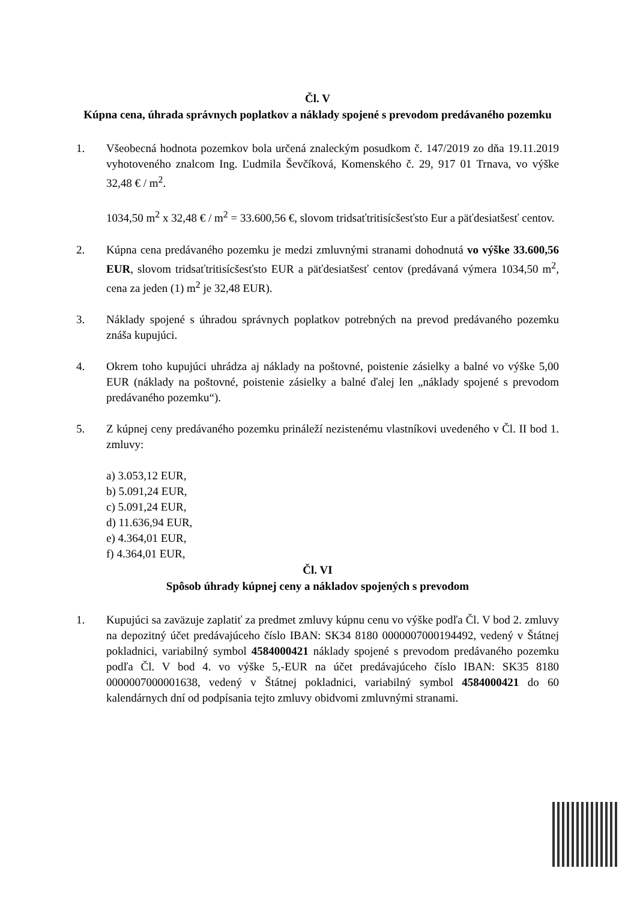Čl. V
Kúpna cena, úhrada správnych poplatkov a náklady spojené s prevodom predávaného pozemku
1. Všeobecná hodnota pozemkov bola určená znaleckým posudkom č. 147/2019 zo dňa 19.11.2019 vyhotoveného znalcom Ing. Ľudmila Ševčíková, Komenského č. 29, 917 01 Trnava, vo výške 32,48 € / m<sup>2</sup>.
1034,50 m<sup>2</sup> x 32,48 € / m<sup>2</sup> = 33.600,56 €, slovom tridsaťtritisícšesťsto Eur a päťdesiatšesť centov.
2. Kúpna cena predávaného pozemku je medzi zmluvnými stranami dohodnutá vo výške 33.600,56 EUR, slovom tridsaťtritisícšesťsto EUR a päťdesiatšesť centov (predávaná výmera 1034,50 m<sup>2</sup>, cena za jeden (1) m<sup>2</sup> je 32,48 EUR).
3. Náklady spojené s úhradou správnych poplatkov potrebných na prevod predávaného pozemku znáša kupujúci.
4. Okrem toho kupujúci uhrádza aj náklady na poštovné, poistenie zásielky a balné vo výške 5,00 EUR (náklady na poštovné, poistenie zásielky a balné ďalej len „náklady spojené s prevodom predávaného pozemku“).
5. Z kúpnej ceny predávaného pozemku prináleží nezistenému vlastníkovi uvedeného v Čl. II bod 1. zmluvy:
a) 3.053,12 EUR,
b) 5.091,24 EUR,
c) 5.091,24 EUR,
d) 11.636,94 EUR,
e) 4.364,01 EUR,
f) 4.364,01 EUR,
Čl. VI
Spôsob úhrady kúpnej ceny a nákladov spojených s prevodom
1. Kupujúci sa zaväzuje zaplatiť za predmet zmluvy kúpnu cenu vo výške podľa Čl. V bod 2. zmluvy na depozitný účet predávajúceho číslo IBAN: SK34 8180 0000007000194492, vedený v Štátnej pokladnici, variabilný symbol 4584000421 náklady spojené s prevodom predávaného pozemku podľa Čl. V bod 4. vo výške 5,-EUR na účet predávajúceho číslo IBAN: SK35 8180 0000007000001638, vedený v Štátnej pokladnici, variabilný symbol 4584000421 do 60 kalendárnych dní od podpísania tejto zmluvy obidvomi zmluvnými stranami.